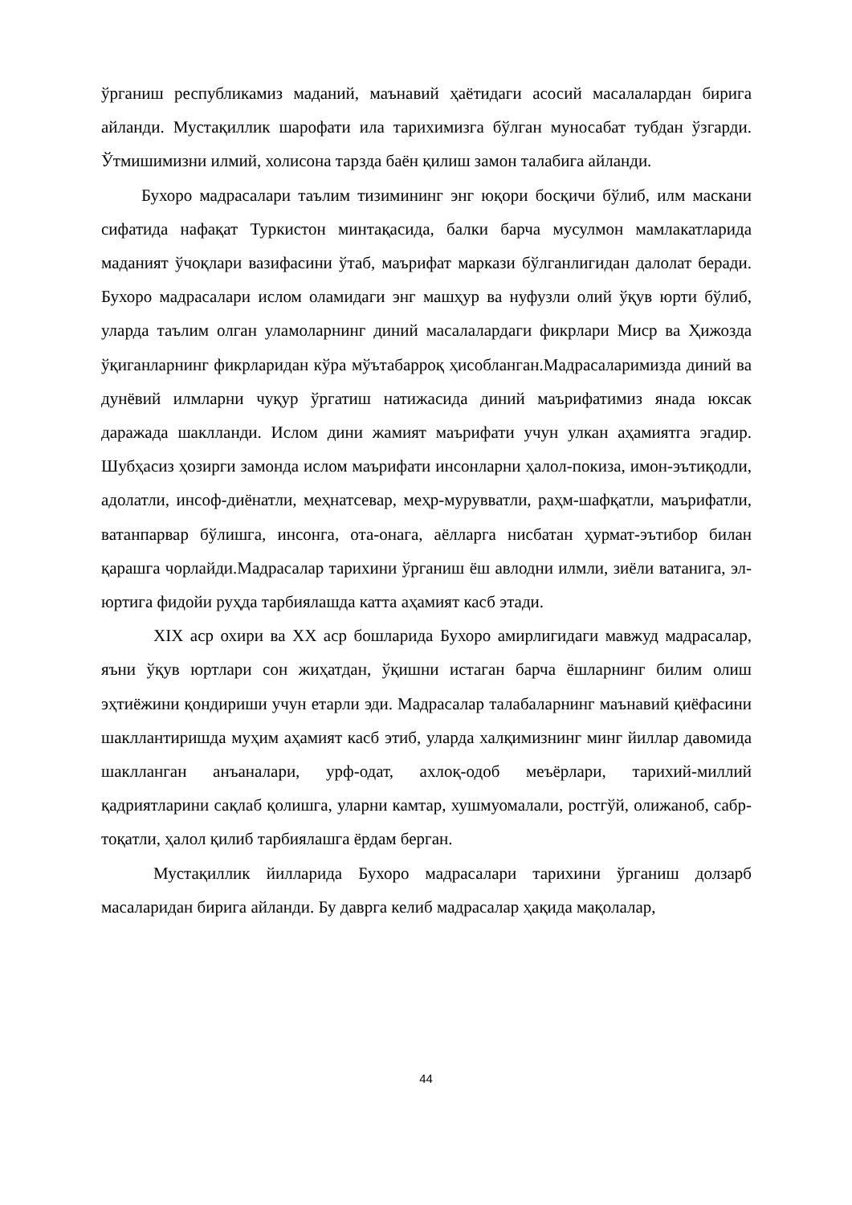ўрганиш республикамиз маданий, маънавий ҳаётидаги асосий масалалардан бирига айланди. Мустақиллик шарофати ила тарихимизга бўлган муносабат тубдан ўзгарди. Ўтмишимизни илмий, холисона тарзда баён қилиш замон талабига айланди.
Бухоро мадрасалари таълим тизимининг энг юқори босқичи бўлиб, илм маскани сифатида нафақат Туркистон минтақасида, балки барча мусулмон мамлакатларида маданият ўчоқлари вазифасини ўтаб, маърифат маркази бўлганлигидан далолат беради. Бухоро мадрасалари ислом оламидаги энг машҳур ва нуфузли олий ўқув юрти бўлиб, уларда таълим олган уламоларнинг диний масалалардаги фикрлари Миср ва Ҳижозда ўқиганларнинг фикрларидан кўра мўътабарроқ ҳисобланган.Мадрасаларимизда диний ва дунёвий илмларни чуқур ўргатиш натижасида диний маърифатимиз янада юксак даражада шаклланди. Ислом дини жамият маърифати учун улкан аҳамиятга эгадир. Шубҳасиз ҳозирги замонда ислом маърифати инсонларни ҳалол-покиза, имон-эътиқодли, адолатли, инсоф-диёнатли, меҳнатсевар, меҳр-мурувватли, раҳм-шафқатли, маърифатли, ватанпарвар бўлишга, инсонга, ота-онага, аёлларга нисбатан ҳурмат-эътибор билан қарашга чорлайди.Мадрасалар тарихини ўрганиш ёш авлодни илмли, зиёли ватанига, эл-юртига фидойи руҳда тарбиялашда катта аҳамият касб этади.
XIX аср охири ва XX аср бошларида Бухоро амирлигидаги мавжуд мадрасалар, яъни ўқув юртлари сон жиҳатдан, ўқишни истаган барча ёшларнинг билим олиш эҳтиёжини қондириши учун етарли эди. Мадрасалар талабаларнинг маънавий қиёфасини шакллантиришда муҳим аҳамият касб этиб, уларда халқимизнинг минг йиллар давомида шаклланган анъаналари, урф-одат, ахлоқ-одоб меъёрлари, тарихий-миллий қадриятларини сақлаб қолишга, уларни камтар, хушмуомалали, ростгўй, олижаноб, сабр-тоқатли, ҳалол қилиб тарбиялашга ёрдам берган.
Мустақиллик йилларида Бухоро мадрасалари тарихини ўрганиш долзарб масаларидан бирига айланди. Бу даврга келиб мадрасалар ҳақида мақолалар,
44